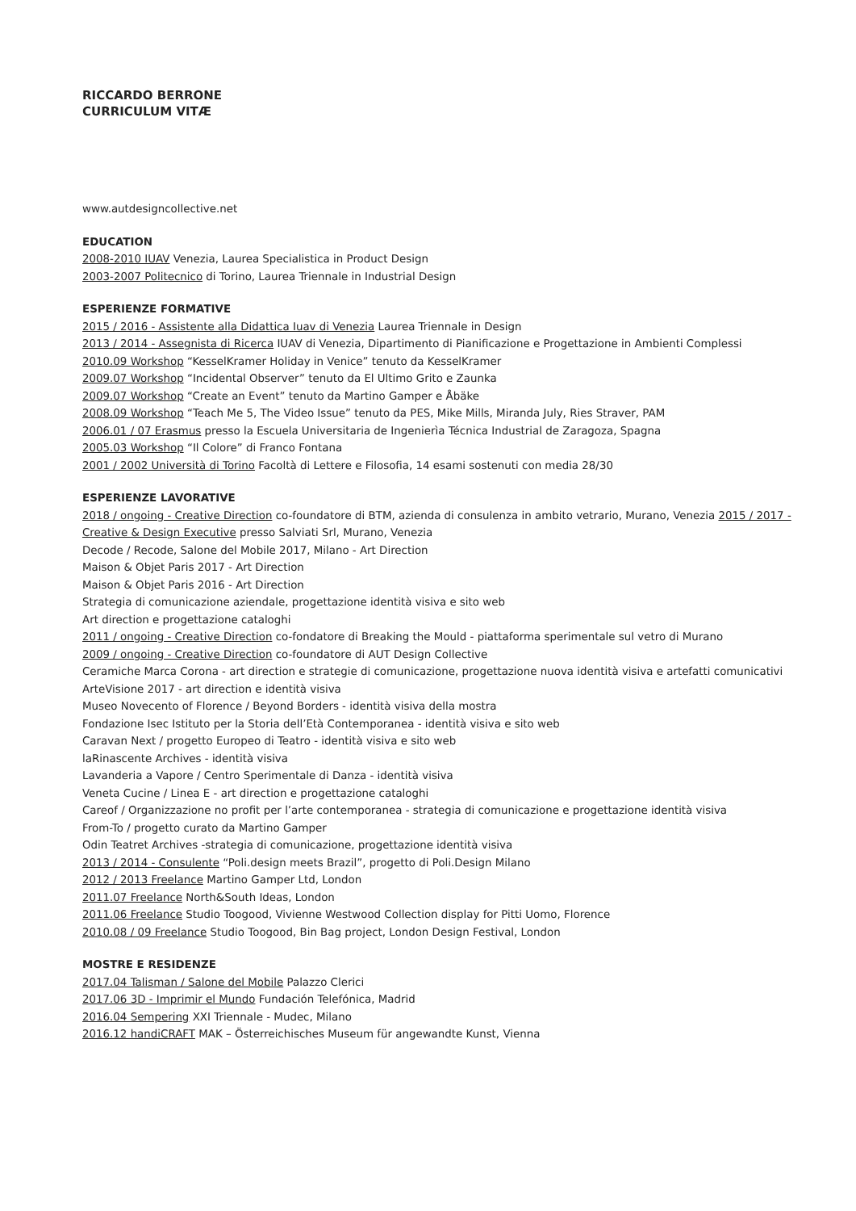RICCARDO BERRONE
CURRICULUM VITÆ
www.autdesigncollective.net
EDUCATION
2008-2010 IUAV Venezia, Laurea Specialistica in Product Design
2003-2007 Politecnico di Torino, Laurea Triennale in Industrial Design
ESPERIENZE FORMATIVE
2015 / 2016 - Assistente alla Didattica Iuav di Venezia Laurea Triennale in Design
2013 / 2014 - Assegnista di Ricerca IUAV di Venezia, Dipartimento di Pianificazione e Progettazione in Ambienti Complessi
2010.09 Workshop “KesselKramer Holiday in Venice” tenuto da KesselKramer
2009.07 Workshop “Incidental Observer” tenuto da El Ultimo Grito e Zaunka
2009.07 Workshop “Create an Event” tenuto da Martino Gamper e Åbäke
2008.09 Workshop “Teach Me 5, The Video Issue” tenuto da PES, Mike Mills, Miranda July, Ries Straver, PAM
2006.01 / 07 Erasmus presso la Escuela Universitaria de Ingenierìa Técnica Industrial de Zaragoza, Spagna
2005.03 Workshop “Il Colore” di Franco Fontana
2001 / 2002 Università di Torino Facoltà di Lettere e Filosofia, 14 esami sostenuti con media 28/30
ESPERIENZE LAVORATIVE
2018 / ongoing - Creative Direction co-foundatore di BTM, azienda di consulenza in ambito vetrario, Murano, Venezia 2015 / 2017 - Creative & Design Executive presso Salviati Srl, Murano, Venezia
Decode / Recode, Salone del Mobile 2017, Milano - Art Direction
Maison & Objet Paris 2017 - Art Direction
Maison & Objet Paris 2016 - Art Direction
Strategia di comunicazione aziendale, progettazione identità visiva e sito web
Art direction e progettazione cataloghi
2011 / ongoing - Creative Direction co-fondatore di Breaking the Mould - piattaforma sperimentale sul vetro di Murano
2009 / ongoing - Creative Direction co-foundatore di AUT Design Collective
Ceramiche Marca Corona - art direction e strategie di comunicazione, progettazione nuova identità visiva e artefatti comunicativi
ArteVisione 2017 - art direction e identità visiva
Museo Novecento of Florence / Beyond Borders - identità visiva della mostra
Fondazione Isec Istituto per la Storia dell’Età Contemporanea - identità visiva e sito web
Caravan Next / progetto Europeo di Teatro - identità visiva e sito web
laRinascente Archives - identità visiva
Lavanderia a Vapore / Centro Sperimentale di Danza - identità visiva
Veneta Cucine / Linea E - art direction e progettazione cataloghi
Careof / Organizzazione no profit per l’arte contemporanea - strategia di comunicazione e progettazione identità visiva
From-To / progetto curato da Martino Gamper
Odin Teatret Archives -strategia di comunicazione, progettazione identità visiva
2013 / 2014 - Consulente “Poli.design meets Brazil”, progetto di Poli.Design Milano
2012 / 2013 Freelance Martino Gamper Ltd, London
2011.07 Freelance North&South Ideas, London
2011.06 Freelance Studio Toogood, Vivienne Westwood Collection display for Pitti Uomo, Florence
2010.08 / 09 Freelance Studio Toogood, Bin Bag project, London Design Festival, London
MOSTRE E RESIDENZE
2017.04 Talisman / Salone del Mobile Palazzo Clerici
2017.06 3D - Imprimir el Mundo Fundación Telefónica, Madrid
2016.04 Sempering XXI Triennale - Mudec, Milano
2016.12 handiCRAFT MAK – Österreichisches Museum für angewandte Kunst, Vienna